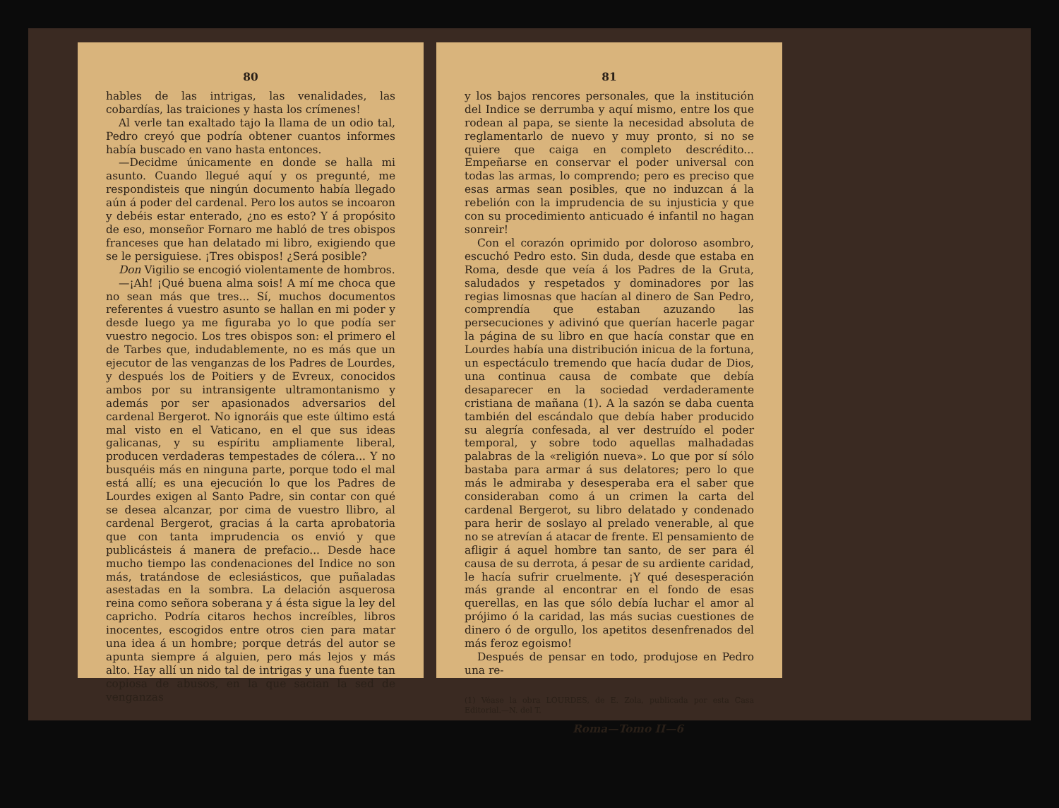80
hables de las intrigas, las venalidades, las cobardías, las traiciones y hasta los crímenes!
Al verle tan exaltado tajo la llama de un odio tal, Pedro creyó que podría obtener cuantos informes había buscado en vano hasta entonces.
—Decidme únicamente en donde se halla mi asunto. Cuando llegué aquí y os pregunté, me respondisteis que ningún documento había llegado aún á poder del cardenal. Pero los autos se incoaron y debéis estar enterado, ¿no es esto? Y á propósito de eso, monseñor Fornaro me habló de tres obispos franceses que han delatado mi libro, exigiendo que se le persiguiese. ¡Tres obispos! ¿Será posible?
Don Vigilio se encogió violentamente de hombros.
—¡Ah! ¡Qué buena alma sois! A mí me choca que no sean más que tres... Sí, muchos documentos referentes á vuestro asunto se hallan en mi poder y desde luego ya me figuraba yo lo que podía ser vuestro negocio. Los tres obispos son: el primero el de Tarbes que, indudablemente, no es más que un ejecutor de las venganzas de los Padres de Lourdes, y después los de Poitiers y de Evreux, conocidos ambos por su intransigente ultramontanismo y además por ser apasionados adversarios del cardenal Bergerot. No ignoráis que este último está mal visto en el Vaticano, en el que sus ideas galicanas, y su espíritu ampliamente liberal, producen verdaderas tempestades de cólera... Y no busquéis más en ninguna parte, porque todo el mal está allí; es una ejecución lo que los Padres de Lourdes exigen al Santo Padre, sin contar con qué se desea alcanzar, por cima de vuestro llibro, al cardenal Bergerot, gracias á la carta aprobatoria que con tanta imprudencia os envió y que publicásteis á manera de prefacio... Desde hace mucho tiempo las condenaciones del Indice no son más, tratándose de eclesiásticos, que puñaladas asestadas en la sombra. La delación asquerosa reina como señora soberana y á ésta sigue la ley del capricho. Podría citaros hechos increíbles, libros inocentes, escogidos entre otros cien para matar una idea á un hombre; porque detrás del autor se apunta siempre á alguien, pero más lejos y más alto. Hay allí un nido tal de intrigas y una fuente tan copiosa de abusos, en la que sacian la sed de venganzas
81
y los bajos rencores personales, que la institución del Indice se derrumba y aquí mismo, entre los que rodean al papa, se siente la necesidad absoluta de reglamentarlo de nuevo y muy pronto, si no se quiere que caiga en completo descrédito... Empeñarse en conservar el poder universal con todas las armas, lo comprendo; pero es preciso que esas armas sean posibles, que no induzcan á la rebelión con la imprudencia de su injusticia y que con su procedimiento anticuado é infantil no hagan sonreir!
Con el corazón oprimido por doloroso asombro, escuchó Pedro esto. Sin duda, desde que estaba en Roma, desde que veía á los Padres de la Gruta, saludados y respetados y dominadores por las regias limosnas que hacían al dinero de San Pedro, comprendía que estaban azuzando las persecuciones y adivinó que querían hacerle pagar la página de su libro en que hacía constar que en Lourdes había una distribución inicua de la fortuna, un espectáculo tremendo que hacía dudar de Dios, una continua causa de combate que debía desaparecer en la sociedad verdaderamente cristiana de mañana (1). A la sazón se daba cuenta también del escándalo que debía haber producido su alegría confesada, al ver destruído el poder temporal, y sobre todo aquellas malhadadas palabras de la «religión nueva». Lo que por sí sólo bastaba para armar á sus delatores; pero lo que más le admiraba y desesperaba era el saber que consideraban como á un crimen la carta del cardenal Bergerot, su libro delatado y condenado para herir de soslayo al prelado venerable, al que no se atrevían á atacar de frente. El pensamiento de afligir á aquel hombre tan santo, de ser para él causa de su derrota, á pesar de su ardiente caridad, le hacía sufrir cruelmente. ¡Y qué desesperación más grande al encontrar en el fondo de esas querellas, en las que sólo debía luchar el amor al prójimo ó la caridad, las más sucias cuestiones de dinero ó de orgullo, los apetitos desenfrenados del más feroz egoismo!
Después de pensar en todo, produjose en Pedro una re-
(1) Véase la obra LOURDES, de E. Zola, publicada por esta Casa Editorial.—N. del T.
Roma—Tomo II—6